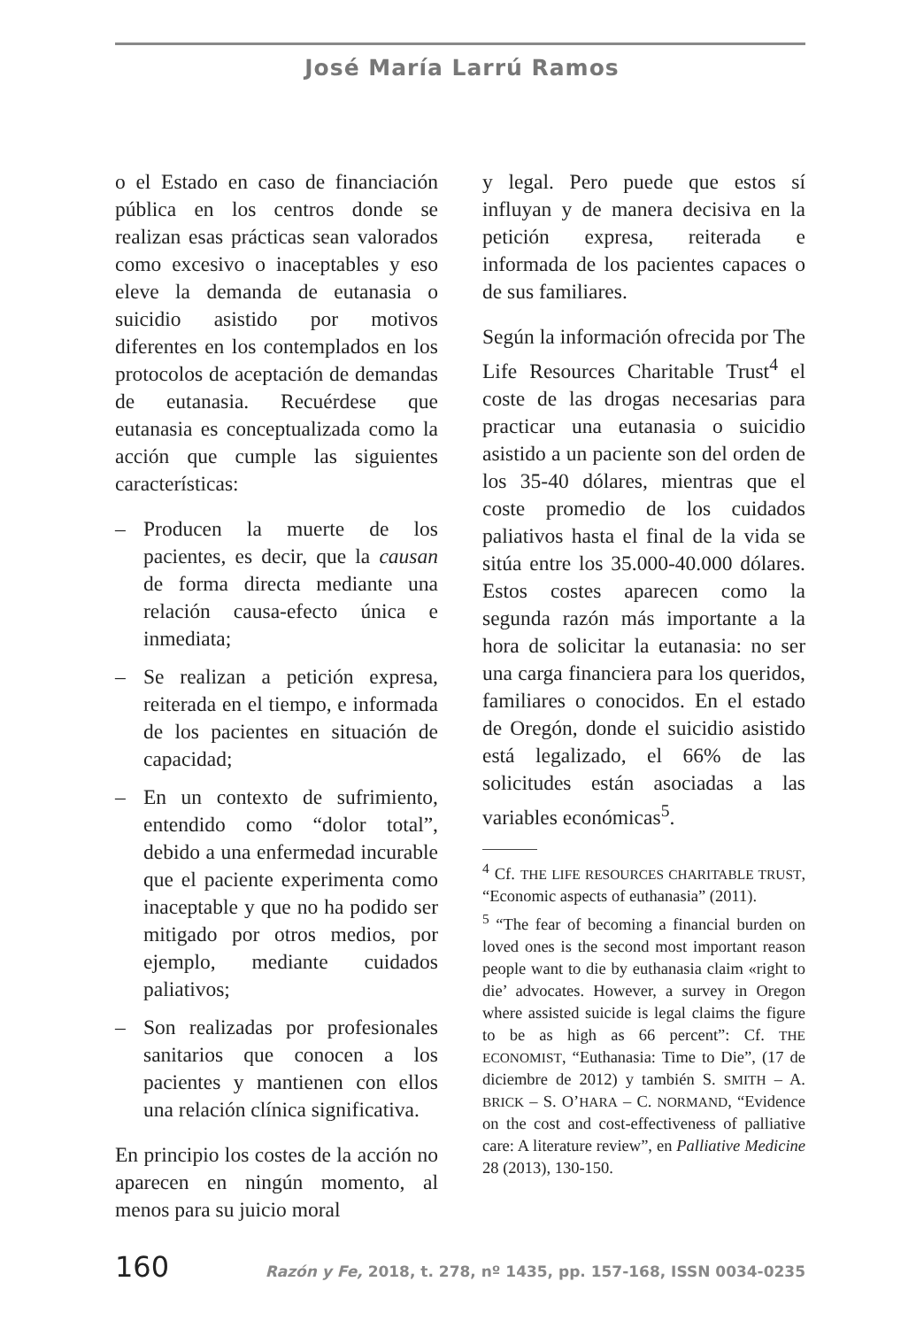José María Larrú Ramos
o el Estado en caso de financiación pública en los centros donde se realizan esas prácticas sean valorados como excesivo o inaceptables y eso eleve la demanda de eutanasia o suicidio asistido por motivos diferentes en los contemplados en los protocolos de aceptación de demandas de eutanasia. Recuérdese que eutanasia es conceptualizada como la acción que cumple las siguientes características:
– Producen la muerte de los pacientes, es decir, que la causan de forma directa mediante una relación causa-efecto única e inmediata;
– Se realizan a petición expresa, reiterada en el tiempo, e informada de los pacientes en situación de capacidad;
– En un contexto de sufrimiento, entendido como “dolor total”, debido a una enfermedad incurable que el paciente experimenta como inaceptable y que no ha podido ser mitigado por otros medios, por ejemplo, mediante cuidados paliativos;
– Son realizadas por profesionales sanitarios que conocen a los pacientes y mantienen con ellos una relación clínica significativa.
En principio los costes de la acción no aparecen en ningún momento, al menos para su juicio moral
y legal. Pero puede que estos sí influyan y de manera decisiva en la petición expresa, reiterada e informada de los pacientes capaces o de sus familiares.
Según la información ofrecida por The Life Resources Charitable Trust<sup>4</sup> el coste de las drogas necesarias para practicar una eutanasia o suicidio asistido a un paciente son del orden de los 35-40 dólares, mientras que el coste promedio de los cuidados paliativos hasta el final de la vida se sitúa entre los 35.000-40.000 dólares. Estos costes aparecen como la segunda razón más importante a la hora de solicitar la eutanasia: no ser una carga financiera para los queridos, familiares o conocidos. En el estado de Oregón, donde el suicidio asistido está legalizado, el 66% de las solicitudes están asociadas a las variables económicas<sup>5</sup>.
<sup>4</sup> Cf. THE LIFE RESOURCES CHARITABLE TRUST, “Economic aspects of euthanasia” (2011).
<sup>5</sup> “The fear of becoming a financial burden on loved ones is the second most important reason people want to die by euthanasia claim «right to die’ advocates. However, a survey in Oregon where assisted suicide is legal claims the figure to be as high as 66 percent”: Cf. THE ECONOMIST, “Euthanasia: Time to Die”, (17 de diciembre de 2012) y también S. SMITH – A. BRICK – S. O’HARA – C. NORMAND, “Evidence on the cost and cost-effectiveness of palliative care: A literature review”, en Palliative Medicine 28 (2013), 130-150.
160 Razón y Fe, 2018, t. 278, nº 1435, pp. 157-168, ISSN 0034-0235